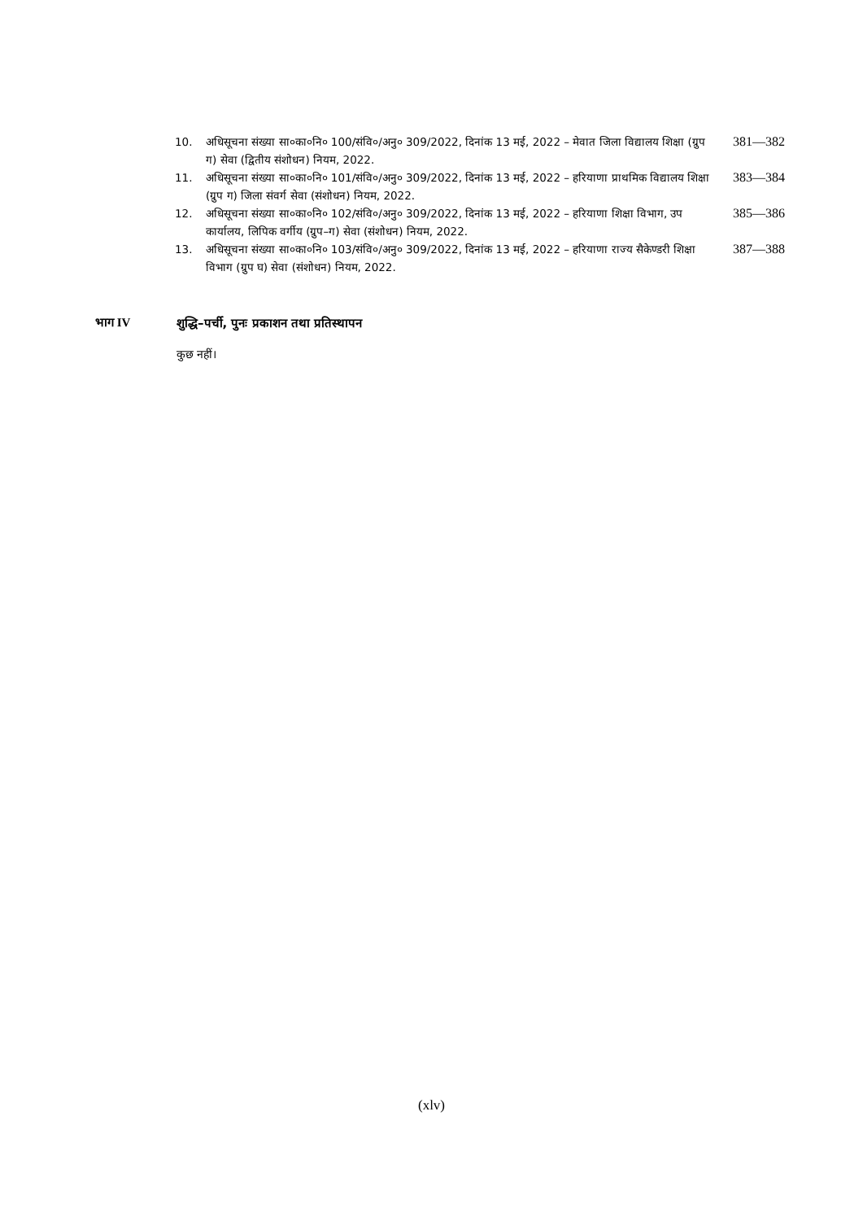10. अधिसूचना संख्या सा०का०नि० 100/संवि०/अनु० 309/2022, दिनांक 13 मई, 2022 – मेवात जिला विद्यालय शिक्षा (ग्रुप ग) सेवा (द्वितीय संशोधन) नियम, 2022. 381—382
11. अधिसूचना संख्या सा०का०नि० 101/संवि०/अनु० 309/2022, दिनांक 13 मई, 2022 – हरियाणा प्राथमिक विद्यालय शिक्षा (ग्रुप ग) जिला संवर्ग सेवा (संशोधन) नियम, 2022. 383—384
12. अधिसूचना संख्या सा०का०नि० 102/संवि०/अनु० 309/2022, दिनांक 13 मई, 2022 – हरियाणा शिक्षा विभाग, उप कार्यालय, लिपिक वर्गीय (ग्रुप–ग) सेवा (संशोधन) नियम, 2022. 385—386
13. अधिसूचना संख्या सा०का०नि० 103/संवि०/अनु० 309/2022, दिनांक 13 मई, 2022 – हरियाणा राज्य सैकेण्डरी शिक्षा विभाग (ग्रुप घ) सेवा (संशोधन) नियम, 2022. 387—388
भाग IV शुद्धि–पर्ची, पुनः प्रकाशन तथा प्रतिस्थापन
कुछ नहीं।
(xlv)